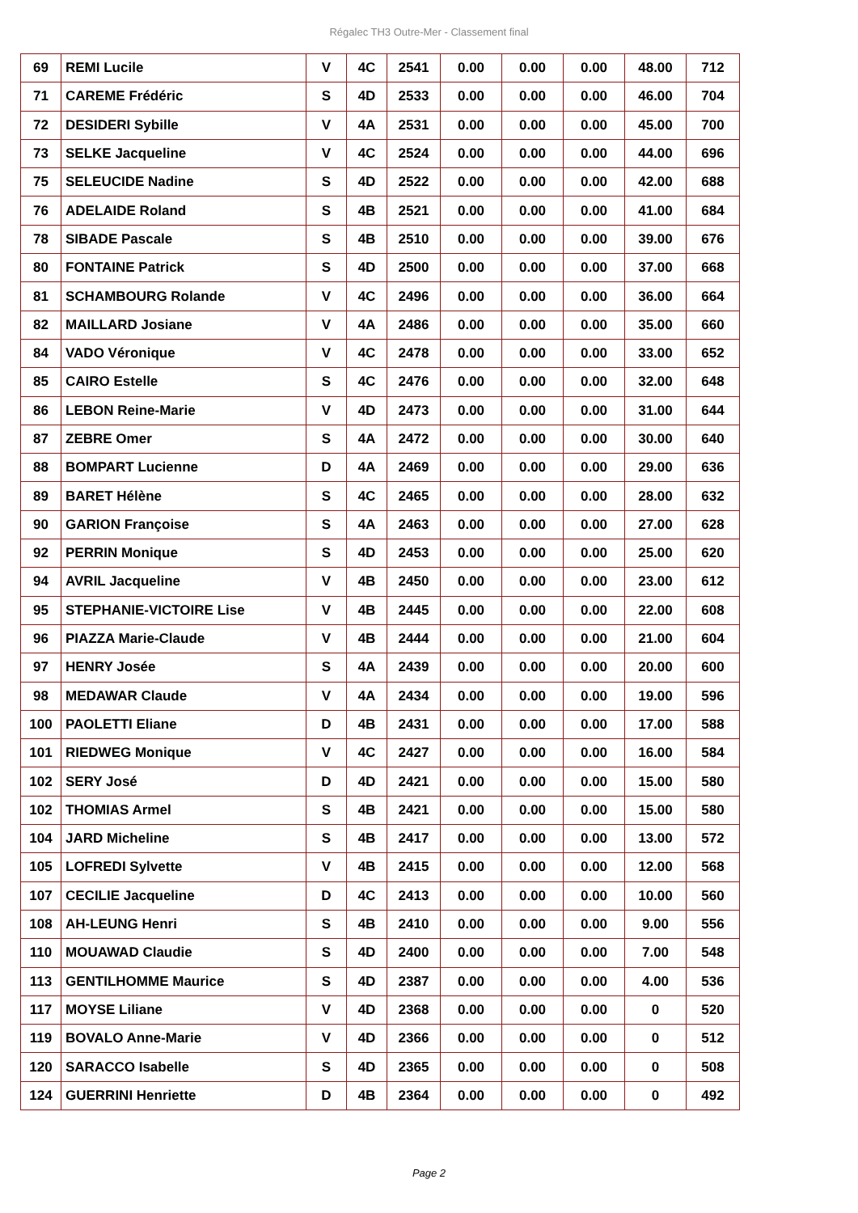Régalec TH3 Outre-Mer - Classement final
| 69 | REMI Lucile | V | 4C | 2541 | 0.00 | 0.00 | 0.00 | 48.00 | 712 |
| 71 | CAREME Frédéric | S | 4D | 2533 | 0.00 | 0.00 | 0.00 | 46.00 | 704 |
| 72 | DESIDERI Sybille | V | 4A | 2531 | 0.00 | 0.00 | 0.00 | 45.00 | 700 |
| 73 | SELKE Jacqueline | V | 4C | 2524 | 0.00 | 0.00 | 0.00 | 44.00 | 696 |
| 75 | SELEUCIDE Nadine | S | 4D | 2522 | 0.00 | 0.00 | 0.00 | 42.00 | 688 |
| 76 | ADELAIDE Roland | S | 4B | 2521 | 0.00 | 0.00 | 0.00 | 41.00 | 684 |
| 78 | SIBADE Pascale | S | 4B | 2510 | 0.00 | 0.00 | 0.00 | 39.00 | 676 |
| 80 | FONTAINE Patrick | S | 4D | 2500 | 0.00 | 0.00 | 0.00 | 37.00 | 668 |
| 81 | SCHAMBOURG Rolande | V | 4C | 2496 | 0.00 | 0.00 | 0.00 | 36.00 | 664 |
| 82 | MAILLARD Josiane | V | 4A | 2486 | 0.00 | 0.00 | 0.00 | 35.00 | 660 |
| 84 | VADO Véronique | V | 4C | 2478 | 0.00 | 0.00 | 0.00 | 33.00 | 652 |
| 85 | CAIRO Estelle | S | 4C | 2476 | 0.00 | 0.00 | 0.00 | 32.00 | 648 |
| 86 | LEBON Reine-Marie | V | 4D | 2473 | 0.00 | 0.00 | 0.00 | 31.00 | 644 |
| 87 | ZEBRE Omer | S | 4A | 2472 | 0.00 | 0.00 | 0.00 | 30.00 | 640 |
| 88 | BOMPART Lucienne | D | 4A | 2469 | 0.00 | 0.00 | 0.00 | 29.00 | 636 |
| 89 | BARET Hélène | S | 4C | 2465 | 0.00 | 0.00 | 0.00 | 28.00 | 632 |
| 90 | GARION Françoise | S | 4A | 2463 | 0.00 | 0.00 | 0.00 | 27.00 | 628 |
| 92 | PERRIN Monique | S | 4D | 2453 | 0.00 | 0.00 | 0.00 | 25.00 | 620 |
| 94 | AVRIL Jacqueline | V | 4B | 2450 | 0.00 | 0.00 | 0.00 | 23.00 | 612 |
| 95 | STEPHANIE-VICTOIRE Lise | V | 4B | 2445 | 0.00 | 0.00 | 0.00 | 22.00 | 608 |
| 96 | PIAZZA Marie-Claude | V | 4B | 2444 | 0.00 | 0.00 | 0.00 | 21.00 | 604 |
| 97 | HENRY Josée | S | 4A | 2439 | 0.00 | 0.00 | 0.00 | 20.00 | 600 |
| 98 | MEDAWAR Claude | V | 4A | 2434 | 0.00 | 0.00 | 0.00 | 19.00 | 596 |
| 100 | PAOLETTI Eliane | D | 4B | 2431 | 0.00 | 0.00 | 0.00 | 17.00 | 588 |
| 101 | RIEDWEG Monique | V | 4C | 2427 | 0.00 | 0.00 | 0.00 | 16.00 | 584 |
| 102 | SERY José | D | 4D | 2421 | 0.00 | 0.00 | 0.00 | 15.00 | 580 |
| 102 | THOMIAS Armel | S | 4B | 2421 | 0.00 | 0.00 | 0.00 | 15.00 | 580 |
| 104 | JARD Micheline | S | 4B | 2417 | 0.00 | 0.00 | 0.00 | 13.00 | 572 |
| 105 | LOFREDI Sylvette | V | 4B | 2415 | 0.00 | 0.00 | 0.00 | 12.00 | 568 |
| 107 | CECILIE Jacqueline | D | 4C | 2413 | 0.00 | 0.00 | 0.00 | 10.00 | 560 |
| 108 | AH-LEUNG Henri | S | 4B | 2410 | 0.00 | 0.00 | 0.00 | 9.00 | 556 |
| 110 | MOUAWAD Claudie | S | 4D | 2400 | 0.00 | 0.00 | 0.00 | 7.00 | 548 |
| 113 | GENTILHOMME Maurice | S | 4D | 2387 | 0.00 | 0.00 | 0.00 | 4.00 | 536 |
| 117 | MOYSE Liliane | V | 4D | 2368 | 0.00 | 0.00 | 0.00 | 0 | 520 |
| 119 | BOVALO Anne-Marie | V | 4D | 2366 | 0.00 | 0.00 | 0.00 | 0 | 512 |
| 120 | SARACCO Isabelle | S | 4D | 2365 | 0.00 | 0.00 | 0.00 | 0 | 508 |
| 124 | GUERRINI Henriette | D | 4B | 2364 | 0.00 | 0.00 | 0.00 | 0 | 492 |
Page 2